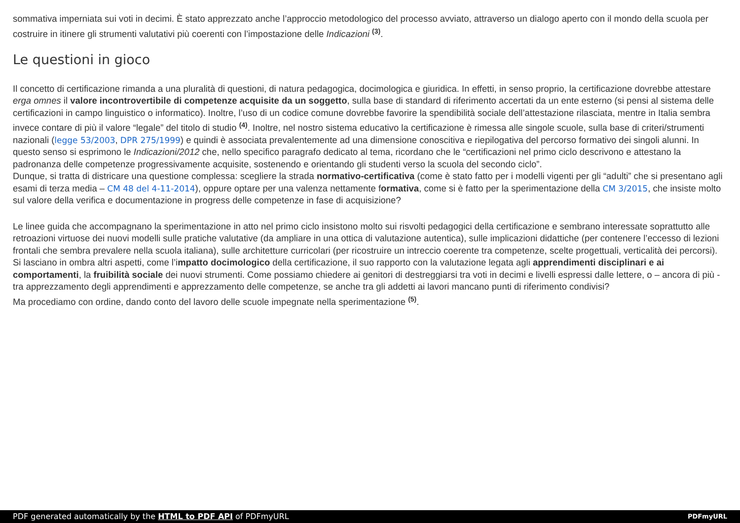sommativa imperniata sui voti in decimi. È stato apprezzato anche l’approccio metodologico del processo avviato, attraverso un dialogo aperto con il mondo della scuola per costruire in itinere gli strumenti valutativi più coerenti con l’impostazione delle Indicazioni <sup>(3)</sup>.
Le questioni in gioco
Il concetto di certificazione rimanda a una pluralità di questioni, di natura pedagogica, docimologica e giuridica. In effetti, in senso proprio, la certificazione dovrebbe attestare erga omnes il valore incontrovertibile di competenze acquisite da un soggetto, sulla base di standard di riferimento accertati da un ente esterno (si pensi al sistema delle certificazioni in campo linguistico o informatico). Inoltre, l’uso di un codice comune dovrebbe favorire la spendibilità sociale dell’attestazione rilasciata, mentre in Italia sembra invece contare di più il valore “legale” del titolo di studio <sup>(4)</sup>. Inoltre, nel nostro sistema educativo la certificazione è rimessa alle singole scuole, sulla base di criteri/strumenti nazionali (legge 53/2003, DPR 275/1999) e quindi è associata prevalentemente ad una dimensione conoscitiva e riepilogativa del percorso formativo dei singoli alunni. In questo senso si esprimono le Indicazioni/2012 che, nello specifico paragrafo dedicato al tema, ricordano che le “certificazioni nel primo ciclo descrivono e attestano la padronanza delle competenze progressivamente acquisite, sostenendo e orientando gli studenti verso la scuola del secondo ciclo”.
Dunque, si tratta di districare una questione complessa: scegliere la strada normativo-certificativa (come è stato fatto per i modelli vigenti per gli “adulti” che si presentano agli esami di terza media – CM 48 del 4-11-2014), oppure optare per una valenza nettamente formativa, come si è fatto per la sperimentazione della CM 3/2015, che insiste molto sul valore della verifica e documentazione in progress delle competenze in fase di acquisizione?
Le linee guida che accompagnano la sperimentazione in atto nel primo ciclo insistono molto sui risvolti pedagogici della certificazione e sembrano interessate soprattutto alle retroazioni virtuose dei nuovi modelli sulle pratiche valutative (da ampliare in una ottica di valutazione autentica), sulle implicazioni didattiche (per contenere l’eccesso di lezioni frontali che sembra prevalere nella scuola italiana), sulle architetture curricolari (per ricostruire un intreccio coerente tra competenze, scelte progettuali, verticalità dei percorsi). Si lasciano in ombra altri aspetti, come l’impatto docimologico della certificazione, il suo rapporto con la valutazione legata agli apprendimenti disciplinari e ai comportamenti, la fruibilità sociale dei nuovi strumenti. Come possiamo chiedere ai genitori di destreggiarsi tra voti in decimi e livelli espressi dalle lettere, o – ancora di più - tra apprezzamento degli apprendimenti e apprezzamento delle competenze, se anche tra gli addetti ai lavori mancano punti di riferimento condivisi?
Ma procediamo con ordine, dando conto del lavoro delle scuole impegnate nella sperimentazione <sup>(5)</sup>.
PDF generated automatically by the HTML to PDF API of PDFmyURL PDFmyURL